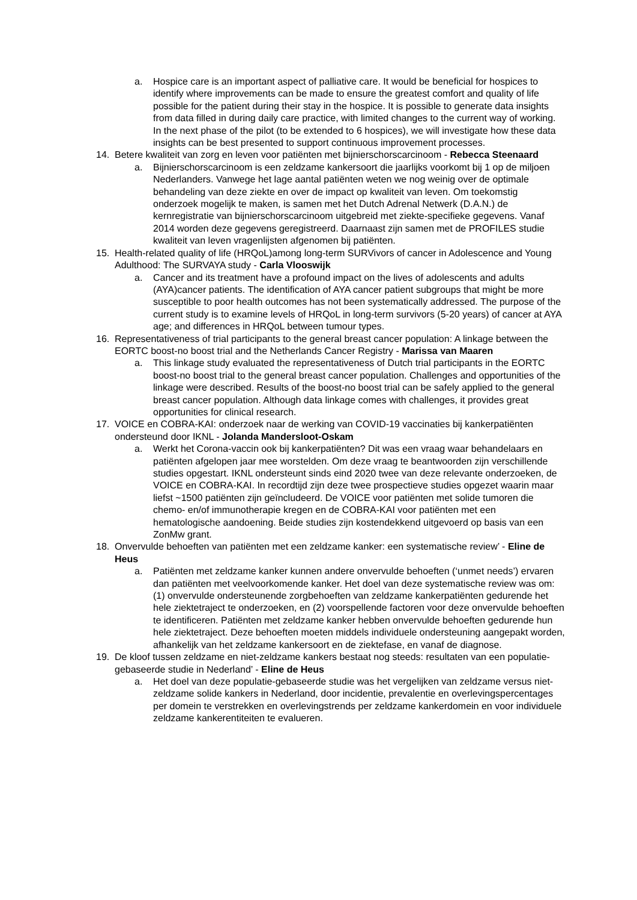a. Hospice care is an important aspect of palliative care. It would be beneficial for hospices to identify where improvements can be made to ensure the greatest comfort and quality of life possible for the patient during their stay in the hospice. It is possible to generate data insights from data filled in during daily care practice, with limited changes to the current way of working. In the next phase of the pilot (to be extended to 6 hospices), we will investigate how these data insights can be best presented to support continuous improvement processes.
14. Betere kwaliteit van zorg en leven voor patiënten met bijnierschorscarcinoom - Rebecca Steenaard
a. Bijnierschorscarcinoom is een zeldzame kankersoort die jaarlijks voorkomt bij 1 op de miljoen Nederlanders. Vanwege het lage aantal patiënten weten we nog weinig over de optimale behandeling van deze ziekte en over de impact op kwaliteit van leven. Om toekomstig onderzoek mogelijk te maken, is samen met het Dutch Adrenal Netwerk (D.A.N.) de kernregistratie van bijnierschorscarcinoom uitgebreid met ziekte-specifieke gegevens. Vanaf 2014 worden deze gegevens geregistreerd. Daarnaast zijn samen met de PROFILES studie kwaliteit van leven vragenlijsten afgenomen bij patiënten.
15. Health-related quality of life (HRQoL)among long-term SURVivors of cancer in Adolescence and Young Adulthood: The SURVAYA study - Carla Vlooswijk
a. Cancer and its treatment have a profound impact on the lives of adolescents and adults (AYA)cancer patients. The identification of AYA cancer patient subgroups that might be more susceptible to poor health outcomes has not been systematically addressed. The purpose of the current study is to examine levels of HRQoL in long-term survivors (5-20 years) of cancer at AYA age; and differences in HRQoL between tumour types.
16. Representativeness of trial participants to the general breast cancer population: A linkage between the EORTC boost-no boost trial and the Netherlands Cancer Registry - Marissa van Maaren
a. This linkage study evaluated the representativeness of Dutch trial participants in the EORTC boost-no boost trial to the general breast cancer population. Challenges and opportunities of the linkage were described. Results of the boost-no boost trial can be safely applied to the general breast cancer population. Although data linkage comes with challenges, it provides great opportunities for clinical research.
17. VOICE en COBRA-KAI: onderzoek naar de werking van COVID-19 vaccinaties bij kankerpatiënten ondersteund door IKNL - Jolanda Mandersloot-Oskam
a. Werkt het Corona-vaccin ook bij kankerpatiënten? Dit was een vraag waar behandelaars en patiënten afgelopen jaar mee worstelden. Om deze vraag te beantwoorden zijn verschillende studies opgestart. IKNL ondersteunt sinds eind 2020 twee van deze relevante onderzoeken, de VOICE en COBRA-KAI. In recordtijd zijn deze twee prospectieve studies opgezet waarin maar liefst ~1500 patiënten zijn geïncludeerd. De VOICE voor patiënten met solide tumoren die chemo- en/of immunotherapie kregen en de COBRA-KAI voor patiënten met een hematologische aandoening. Beide studies zijn kostendekkend uitgevoerd op basis van een ZonMw grant.
18. Onvervulde behoeften van patiënten met een zeldzame kanker: een systematische review’ - Eline de Heus
a. Patiënten met zeldzame kanker kunnen andere onvervulde behoeften (‘unmet needs’) ervaren dan patiënten met veelvoorkomende kanker. Het doel van deze systematische review was om: (1) onvervulde ondersteunende zorgbehoeften van zeldzame kankerpatiënten gedurende het hele ziektetraject te onderzoeken, en (2) voorspellende factoren voor deze onvervulde behoeften te identificeren. Patiënten met zeldzame kanker hebben onvervulde behoeften gedurende hun hele ziektetraject. Deze behoeften moeten middels individuele ondersteuning aangepakt worden, afhankelijk van het zeldzame kankersoort en de ziektefase, en vanaf de diagnose.
19. De kloof tussen zeldzame en niet-zeldzame kankers bestaat nog steeds: resultaten van een populatie-gebaseerde studie in Nederland’ - Eline de Heus
a. Het doel van deze populatie-gebaseerde studie was het vergelijken van zeldzame versus niet-zeldzame solide kankers in Nederland, door incidentie, prevalentie en overlevingspercentages per domein te verstrekken en overlevingstrends per zeldzame kankerdomein en voor individuele zeldzame kankerentiteiten te evalueren.